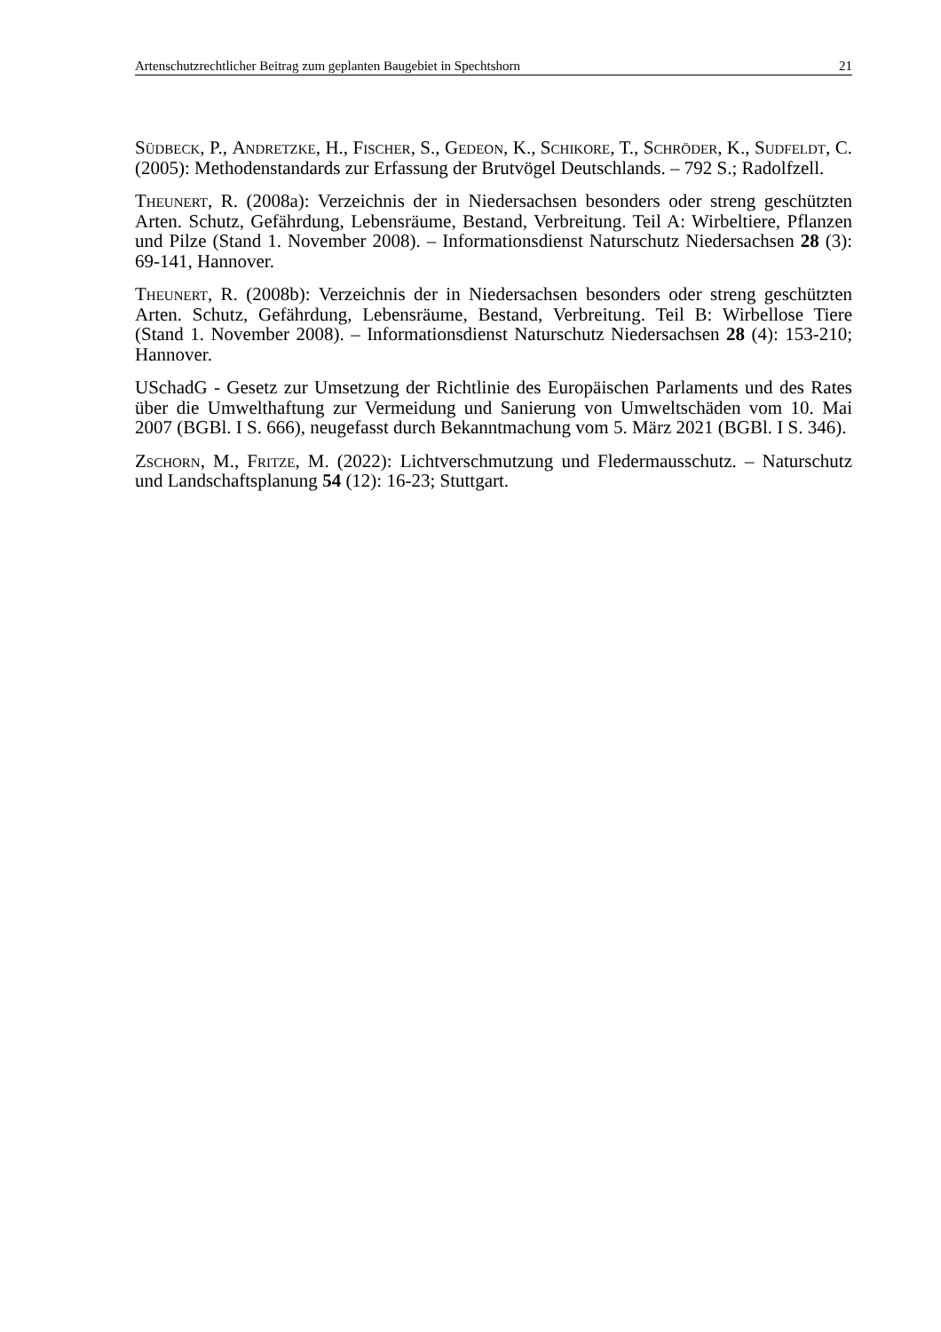Artenschutzrechtlicher Beitrag zum geplanten Baugebiet in Spechtshorn 21
Südbeck, P., Andretzke, H., Fischer, S., Gedeon, K., Schikore, T., Schröder, K., Sudfeldt, C. (2005): Methodenstandards zur Erfassung der Brutvögel Deutschlands. – 792 S.; Radolfzell.
Theunert, R. (2008a): Verzeichnis der in Niedersachsen besonders oder streng geschützten Arten. Schutz, Gefährdung, Lebensräume, Bestand, Verbreitung. Teil A: Wirbeltiere, Pflanzen und Pilze (Stand 1. November 2008). – Informationsdienst Naturschutz Niedersachsen 28 (3): 69-141, Hannover.
Theunert, R. (2008b): Verzeichnis der in Niedersachsen besonders oder streng geschützten Arten. Schutz, Gefährdung, Lebensräume, Bestand, Verbreitung. Teil B: Wirbellose Tiere (Stand 1. November 2008). – Informationsdienst Naturschutz Niedersachsen 28 (4): 153-210; Hannover.
USchadG - Gesetz zur Umsetzung der Richtlinie des Europäischen Parlaments und des Rates über die Umwelthaftung zur Vermeidung und Sanierung von Umweltschäden vom 10. Mai 2007 (BGBl. I S. 666), neugefasst durch Bekanntmachung vom 5. März 2021 (BGBl. I S. 346).
Zschorn, M., Fritze, M. (2022): Lichtverschmutzung und Fledermausschutz. – Naturschutz und Landschaftsplanung 54 (12): 16-23; Stuttgart.